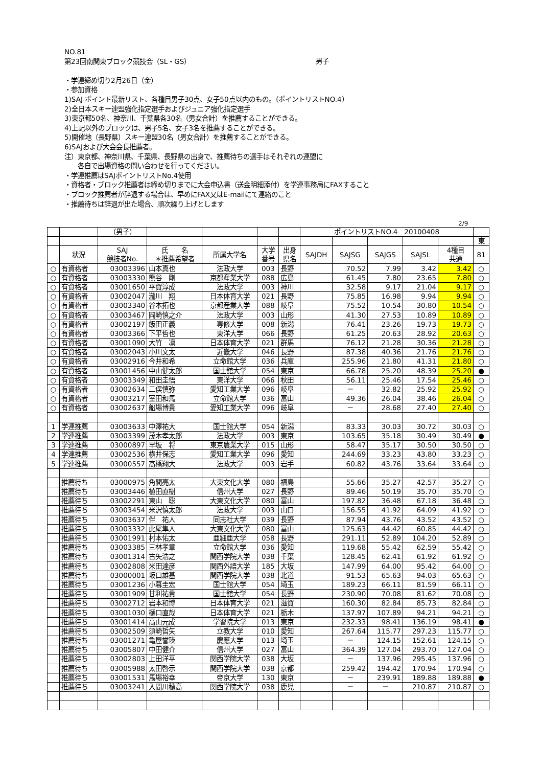NO.81
第23回南関東ブロック競技会（SL・GS）
男子
・学連締め切り2月26日（金）
・参加資格
1)SAJ ポイント最新リスト、各種目男子30点、女子50点以内のもの。（ポイントリストNO.4）
2)全日本スキー連盟強化指定選手およびジュニア強化指定選手
3)東京都50名、神奈川、千葉県各30名（男女合計）を推薦することができる。
4)上記以外のブロックは、男子5名、女子3名を推薦することができる。
5)開催地（長野県）スキー連盟30名（男女合計）を推薦することができる。
6)SAJおよび大会会長推薦者。
注）東京都、神奈川県、千葉県、長野県の出身で、推薦待ちの選手はそれぞれの連盟に
各自で出場資格の問い合わせを行ってください。
・学連推薦はSAJポイントリストNo.4使用
・資格者・ブロック推薦者は締め切りまでに大会申込書（送金明細添付）を学連事務局にFAXすること
・ブロック推薦者が辞退する場合は、早めにFAX又はE-mailにて連絡のこと
・推薦待ちは辞退が出た場合、順次繰り上げとします
2/9
| | | （男子） | | | | | ポイントリストNO.4 20100408 | | | | | |
| | | | | | | | | | | | | 東 |
| | 状況 | SAJ 競技者No. | 氏 名 ＊推薦希望者 | 所属大学名 | 大学 番号 | 出身 県名 | SAJDH | SAJSG | SAJGS | SAJSL | 4種目 共通 | 81 |
| ○ | 有資格者 | 03003396 | 山本真也 | 法政大学 | 003 | 長野 | | 70.52 | 7.99 | 3.42 | 3.42 | ○ |
| ○ | 有資格者 | 03003330 | 熊谷 剛 | 京都産業大学 | 088 | 広島 | | 61.45 | 7.80 | 23.65 | 7.80 | ○ |
| ○ | 有資格者 | 03001650 | 平賀淳成 | 法政大学 | 003 | 神川 | | 32.58 | 9.17 | 21.04 | 9.17 | ○ |
| ○ | 有資格者 | 03002047 | 瀧川 翔 | 日本体育大学 | 021 | 長野 | | 75.85 | 16.98 | 9.94 | 9.94 | ○ |
| ○ | 有資格者 | 03003340 | 谷本拓也 | 京都産業大学 | 088 | 岐阜 | | 75.52 | 10.54 | 30.80 | 10.54 | ○ |
| ○ | 有資格者 | 03003467 | 岡崎慎之介 | 法政大学 | 003 | 山形 | | 41.30 | 27.53 | 10.89 | 10.89 | ○ |
| ○ | 有資格者 | 03002197 | 飯田正義 | 専修大学 | 008 | 新潟 | | 76.41 | 23.26 | 19.73 | 19.73 | ○ |
| ○ | 有資格者 | 03003366 | 下平哲也 | 東洋大学 | 066 | 長野 | | 61.25 | 20.63 | 28.92 | 20.63 | ○ |
| ○ | 有資格者 | 03001090 | 大竹 凛 | 日本体育大学 | 021 | 群馬 | | 76.12 | 21.28 | 30.36 | 21.28 | ○ |
| ○ | 有資格者 | 03002043 | 小川文太 | 近畿大学 | 046 | 長野 | | 87.38 | 40.36 | 21.76 | 21.76 | ○ |
| ○ | 有資格者 | 03002916 | 今井和希 | 立命館大学 | 036 | 兵庫 | | 255.96 | 21.80 | 41.31 | 21.80 | ○ |
| ○ | 有資格者 | 03001456 | 中山健太郎 | 国士舘大学 | 054 | 東京 | | 66.78 | 25.20 | 48.39 | 25.20 | ● |
| ○ | 有資格者 | 03003349 | 和田圭悟 | 東洋大学 | 066 | 秋田 | | 56.11 | 25.46 | 17.54 | 25.46 | ○ |
| ○ | 有資格者 | 03002634 | 二俣慎弥 | 愛知工業大学 | 096 | 岐阜 | | － | 32.82 | 25.92 | 25.92 | ○ |
| ○ | 有資格者 | 03003217 | 室田和馬 | 立命館大学 | 036 | 富山 | | 49.36 | 26.04 | 38.46 | 26.04 | ○ |
| ○ | 有資格者 | 03002637 | 船場博貴 | 愛知工業大学 | 096 | 岐阜 | | － | 28.68 | 27.40 | 27.40 | ○ |
| 1 | 学連推薦 | 03003633 | 中澤祐大 | 国士舘大学 | 054 | 新潟 | | 83.33 | 30.03 | 30.72 | 30.03 | ○ |
| 2 | 学連推薦 | 03003399 | 茂木孝太郎 | 法政大学 | 003 | 東京 | | 103.65 | 35.18 | 30.49 | 30.49 | ● |
| 3 | 学連推薦 | 03000897 | 早坂 将 | 東京農業大学 | 015 | 山形 | | 58.47 | 35.17 | 30.50 | 30.50 | ○ |
| 4 | 学連推薦 | 03002536 | 横井保志 | 愛知工業大学 | 096 | 愛知 | | 244.69 | 33.23 | 43.80 | 33.23 | ○ |
| 5 | 学連推薦 | 03000557 | 髙橋翔大 | 法政大学 | 003 | 岩手 | | 60.82 | 43.76 | 33.64 | 33.64 | ○ |
| | 推薦待ち | 03000975 | 角間亮太 | 大東文化大学 | 080 | 福島 | | 55.66 | 35.27 | 42.57 | 35.27 | ○ |
| | 推薦待ち | 03003446 | 植田直樹 | 信州大学 | 027 | 長野 | | 89.46 | 50.19 | 35.70 | 35.70 | ○ |
| | 推薦待ち | 03002291 | 東山 聡 | 大東文化大学 | 080 | 富山 | | 197.82 | 36.48 | 67.18 | 36.48 | ○ |
| | 推薦待ち | 03003454 | 米沢慎太郎 | 法政大学 | 003 | 山口 | | 156.55 | 41.92 | 64.09 | 41.92 | ○ |
| | 推薦待ち | 03003637 | 伴 祐人 | 同志社大学 | 039 | 長野 | | 87.94 | 43.76 | 43.52 | 43.52 | ○ |
| | 推薦待ち | 03003332 | 此尾隼人 | 大東文化大学 | 080 | 富山 | | 125.63 | 44.42 | 60.85 | 44.42 | ○ |
| | 推薦待ち | 03001991 | 村本佑太 | 亜細亜大学 | 058 | 長野 | | 291.11 | 52.89 | 104.20 | 52.89 | ○ |
| | 推薦待ち | 03003385 | 三林孝章 | 立命館大学 | 036 | 愛知 | | 119.68 | 55.42 | 62.59 | 55.42 | ○ |
| | 推薦待ち | 03001314 | 古矢浩之 | 関西学院大学 | 038 | 千葉 | | 128.45 | 62.41 | 61.92 | 61.92 | ○ |
| | 推薦待ち | 03002808 | 米田達彦 | 関西外語大学 | 185 | 大坂 | | 147.99 | 64.00 | 95.42 | 64.00 | ○ |
| | 推薦待ち | 03000001 | 坂口雄基 | 関西学院大学 | 038 | 北道 | | 91.53 | 65.63 | 94.03 | 65.63 | ○ |
| | 推薦待ち | 03001236 | 小暮圭宏 | 国士舘大学 | 054 | 埼玉 | | 189.23 | 66.11 | 81.59 | 66.11 | ○ |
| | 推薦待ち | 03001909 | 甘利祐貴 | 国士舘大学 | 054 | 長野 | | 230.90 | 70.08 | 81.62 | 70.08 | ○ |
| | 推薦待ち | 03002712 | 岩本和博 | 日本体育大学 | 021 | 滋賀 | | 160.30 | 82.84 | 85.73 | 82.84 | ○ |
| | 推薦待ち | 03001030 | 樋口直哉 | 日本体育大学 | 021 | 栃木 | | 137.97 | 107.89 | 94.21 | 94.21 | ○ |
| | 推薦待ち | 03001414 | 高山元成 | 学習院大学 | 013 | 東京 | | 232.33 | 98.41 | 136.19 | 98.41 | ● |
| | 推薦待ち | 03002509 | 須崎哲矢 | 立教大学 | 010 | 愛知 | | 267.64 | 115.77 | 297.23 | 115.77 | ○ |
| | 推薦待ち | 03001271 | 亀屋誉瑛 | 慶應大学 | 013 | 埼玉 | | － | 124.15 | 152.61 | 124.15 | ○ |
| | 推薦待ち | 03005807 | 中田健介 | 信州大学 | 027 | 富山 | | 364.39 | 127.04 | 293.70 | 127.04 | ○ |
| | 推薦待ち | 03002803 | 上田洋平 | 関西学院大学 | 038 | 大坂 | | － | 137.96 | 295.45 | 137.96 | ○ |
| | 推薦待ち | 03005988 | 太田啓示 | 関西学院大学 | 038 | 京都 | | 259.42 | 194.42 | 170.94 | 170.94 | ○ |
| | 推薦待ち | 03001531 | 馬場裕幸 | 帝京大学 | 130 | 東京 | | － | 239.91 | 189.88 | 189.88 | ● |
| | 推薦待ち | 03003241 | 入間川穂高 | 関西学院大学 | 038 | 鹿児 | | － | － | 210.87 | 210.87 | ○ |